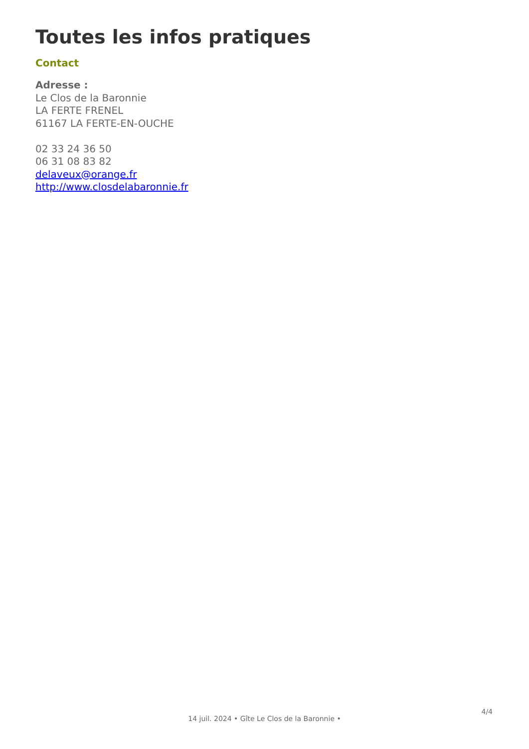Toutes les infos pratiques
Contact
Adresse :
Le Clos de la Baronnie
LA FERTE FRENEL
61167 LA FERTE-EN-OUCHE
02 33 24 36 50
06 31 08 83 82
delaveux@orange.fr
http://www.closdelabaronnie.fr
14 juil. 2024 • Gîte Le Clos de la Baronnie •
4/4